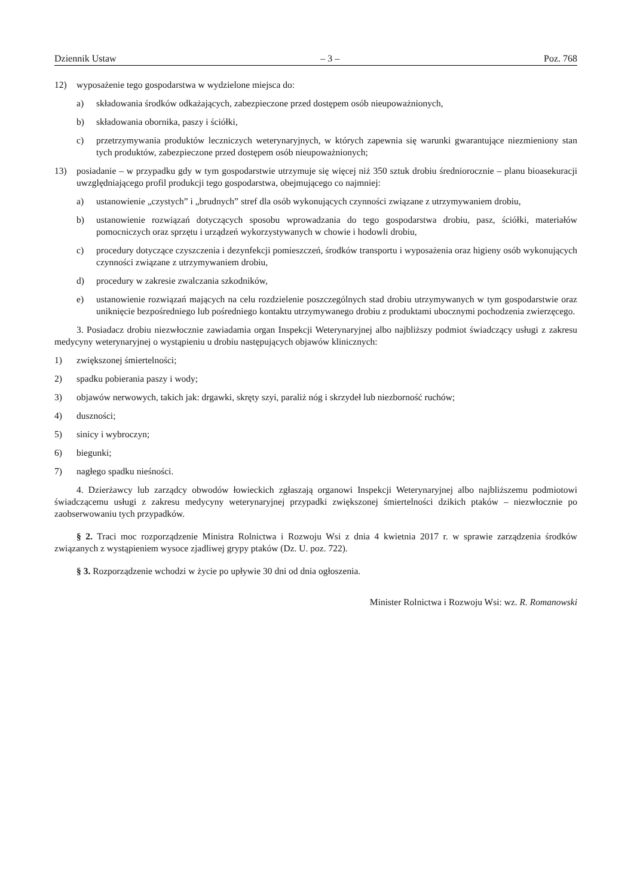Dziennik Ustaw – 3 – Poz. 768
12) wyposażenie tego gospodarstwa w wydzielone miejsca do:
a) składowania środków odkażających, zabezpieczone przed dostępem osób nieupoważnionych,
b) składowania obornika, paszy i ściółki,
c) przetrzymywania produktów leczniczych weterynaryjnych, w których zapewnia się warunki gwarantujące niezmieniony stan tych produktów, zabezpieczone przed dostępem osób nieupoważnionych;
13) posiadanie – w przypadku gdy w tym gospodarstwie utrzymuje się więcej niż 350 sztuk drobiu średniorocznie – planu bioasekuracji uwzględniającego profil produkcji tego gospodarstwa, obejmującego co najmniej:
a) ustanowienie „czystych” i „brudnych” stref dla osób wykonujących czynności związane z utrzymywaniem drobiu,
b) ustanowienie rozwiązań dotyczących sposobu wprowadzania do tego gospodarstwa drobiu, pasz, ściółki, materiałów pomocniczych oraz sprzętu i urządzeń wykorzystywanych w chowie i hodowli drobiu,
c) procedury dotyczące czyszczenia i dezynfekcji pomieszczeń, środków transportu i wyposażenia oraz higieny osób wykonujących czynności związane z utrzymywaniem drobiu,
d) procedury w zakresie zwalczania szkodników,
e) ustanowienie rozwiązań mających na celu rozdzielenie poszczególnych stad drobiu utrzymywanych w tym gospodarstwie oraz uniknięcie bezpośredniego lub pośredniego kontaktu utrzymywanego drobiu z produktami ubocznymi pochodzenia zwierzęcego.
3. Posiadacz drobiu niezwłocznie zawiadamia organ Inspekcji Weterynaryjnej albo najbliższy podmiot świadczący usługi z zakresu medycyny weterynaryjnej o wystąpieniu u drobiu następujących objawów klinicznych:
1) zwiększonej śmiertelności;
2) spadku pobierania paszy i wody;
3) objawów nerwowych, takich jak: drgawki, skręty szyi, paraliż nóg i skrzydeł lub niezborność ruchów;
4) duszności;
5) sinicy i wybroczyn;
6) biegunki;
7) nagłego spadku nieśności.
4. Dzierżawcy lub zarządcy obwodów łowieckich zgłaszają organowi Inspekcji Weterynaryjnej albo najbliższemu podmiotowi świadczącemu usługi z zakresu medycyny weterynaryjnej przypadki zwiększonej śmiertelności dzikich ptaków – niezwłocznie po zaobserwowaniu tych przypadków.
§ 2. Traci moc rozporządzenie Ministra Rolnictwa i Rozwoju Wsi z dnia 4 kwietnia 2017 r. w sprawie zarządzenia środków związanych z wystąpieniem wysoce zjadliwej grypy ptaków (Dz. U. poz. 722).
§ 3. Rozporządzenie wchodzi w życie po upływie 30 dni od dnia ogłoszenia.
Minister Rolnictwa i Rozwoju Wsi: wz. R. Romanowski